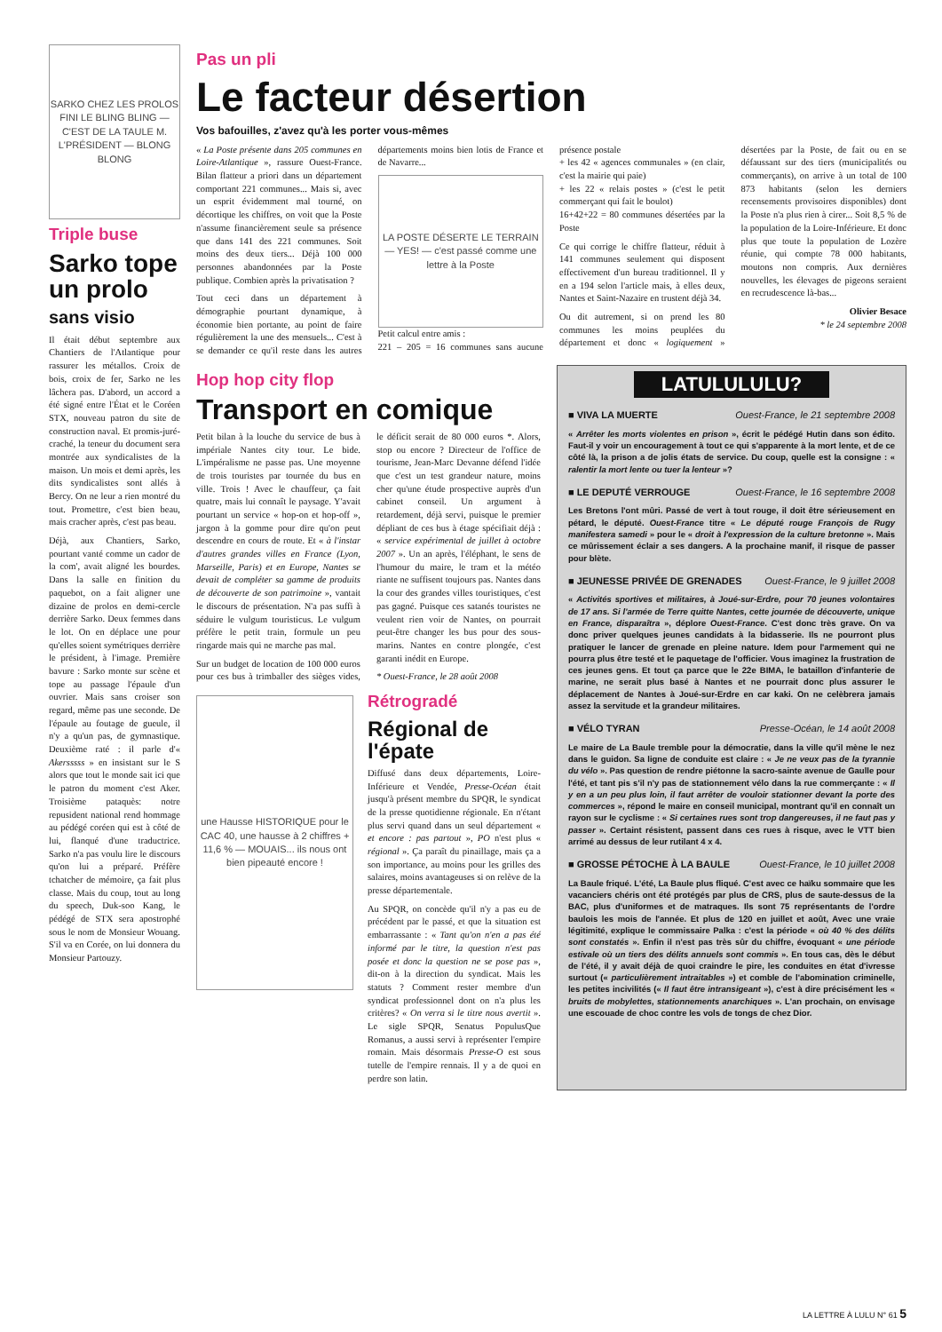SARKO CHEZ LES PROLOS
FINI LE BLING BLING — C'EST DE LA TAULE M. L'PRÉSIDENT — BLONG BLONG
Triple buse
Sarko tope un prolo
sans visio
Il était début septembre aux Chantiers de l'Atlantique pour rassurer les métallos. Croix de bois, croix de fer, Sarko ne les lâchera pas. D'abord, un accord a été signé entre l'État et le Coréen STX, nouveau patron du site de construction naval. Et promis-juré-craché, la teneur du document sera montrée aux syndicalistes de la maison. Un mois et demi après, les dits syndicalistes sont allés à Bercy. On ne leur a rien montré du tout. Promettre, c'est bien beau, mais cracher après, c'est pas beau.
Déjà, aux Chantiers, Sarko, pourtant vanté comme un cador de la com', avait aligné les bourdes. Dans la salle en finition du paquebot, on a fait aligner une dizaine de prolos en demi-cercle derrière Sarko. Deux femmes dans le lot. On en déplace une pour qu'elles soient symétriques derrière le président, à l'image. Première bavure : Sarko monte sur scène et tope au passage l'épaule d'un ouvrier. Mais sans croiser son regard, même pas une seconde. De l'épaule au foutage de gueule, il n'y a qu'un pas, de gymnastique. Deuxième raté : il parle d'« Akersssss » en insistant sur le S alors que tout le monde sait ici que le patron du moment c'est Aker. Troisième pataquès: notre repusident national rend hommage au pédégé coréen qui est à côté de lui, flanqué d'une traductrice. Sarko n'a pas voulu lire le discours qu'on lui a préparé. Préfère tchatcher de mémoire, ça fait plus classe. Mais du coup, tout au long du speech, Duk-soo Kang, le pédégé de STX sera apostrophé sous le nom de Monsieur Wouang. S'il va en Corée, on lui donnera du Monsieur Partouzy.
Pas un pli
Le facteur désertion
Vos bafouilles, z'avez qu'à les porter vous-mêmes
« La Poste présente dans 205 communes en Loire-Atlantique », rassure Ouest-France. Bilan flatteur a priori dans un département comportant 221 communes... Mais si, avec un esprit évidemment mal tourné, on décortique les chiffres, on voit que la Poste n'assume financièrement seule sa présence que dans 141 des 221 communes. Soit moins des deux tiers... Déjà 100 000 personnes abandonnées par la Poste publique. Combien après la privatisation ?
Tout ceci dans un département à démographie pourtant dynamique, à économie bien portante, au point de faire régulièrement la une des mensuels... C'est à se demander ce qu'il reste dans les autres départements moins bien lotis de France et de Navarre...
LA POSTE DÉSERTE LE TERRAIN — YES! — c'est passé comme une lettre à la Poste
Petit calcul entre amis :
221 – 205 = 16 communes sans aucune présence postale
+ les 42 « agences communales » (en clair, c'est la mairie qui paie)
+ les 22 « relais postes » (c'est le petit commerçant qui fait le boulot)
16+42+22 = 80 communes désertées par la Poste
Ce qui corrige le chiffre flatteur, réduit à 141 communes seulement qui disposent effectivement d'un bureau traditionnel. Il y en a 194 selon l'article mais, à elles deux, Nantes et Saint-Nazaire en trustent déjà 34.
Ou dit autrement, si on prend les 80 communes les moins peuplées du département et donc « logiquement » désertées par la Poste, de fait ou en se défaussant sur des tiers (municipalités ou commerçants), on arrive à un total de 100 873 habitants (selon les derniers recensements provisoires disponibles) dont la Poste n'a plus rien à cirer... Soit 8,5 % de la population de la Loire-Inférieure. Et donc plus que toute la population de Lozère réunie, qui compte 78 000 habitants, moutons non compris. Aux dernières nouvelles, les élevages de pigeons seraient en recrudescence là-bas...
Olivier Besace
* le 24 septembre 2008
Hop hop city flop
Transport en comique
Petit bilan à la louche du service de bus à impériale Nantes city tour. Le bide. L'impéralisme ne passe pas. Une moyenne de trois touristes par tournée du bus en ville. Trois ! Avec le chauffeur, ça fait quatre, mais lui connaît le paysage. Y'avait pourtant un service « hop-on et hop-off », jargon à la gomme pour dire qu'on peut descendre en cours de route. Et « à l'instar d'autres grandes villes en France (Lyon, Marseille, Paris) et en Europe, Nantes se devait de compléter sa gamme de produits de découverte de son patrimoine », vantait le discours de présentation. N'a pas suffi à séduire le vulgum touristicus. Le vulgum préfère le petit train, formule un peu ringarde mais qui ne marche pas mal.
Sur un budget de location de 100 000 euros pour ces bus à trimballer des sièges vides, le déficit serait de 80 000 euros *. Alors, stop ou encore ? Directeur de l'office de tourisme, Jean-Marc Devanne défend l'idée que c'est un test grandeur nature, moins cher qu'une étude prospective auprès d'un cabinet conseil. Un argument à retardement, déjà servi, puisque le premier dépliant de ces bus à étage spécifiait déjà : « service expérimental de juillet à octobre 2007 ». Un an après, l'éléphant, le sens de l'humour du maire, le tram et la météo riante ne suffisent toujours pas. Nantes dans la cour des grandes villes touristiques, c'est pas gagné. Puisque ces satanés touristes ne veulent rien voir de Nantes, on pourrait peut-être changer les bus pour des sous-marins. Nantes en contre plongée, c'est garanti inédit en Europe.
* Ouest-France, le 28 août 2008
une Hausse HISTORIQUE pour le CAC 40, une hausse à 2 chiffres + 11,6 % — MOUAIS... ils nous ont bien pipeauté encore !
Rétrogradé
Régional de l'épate
Diffusé dans deux départements, Loire-Inférieure et Vendée, Presse-Océan était jusqu'à présent membre du SPQR, le syndicat de la presse quotidienne régionale. En n'étant plus servi quand dans un seul département « et encore : pas partout », PO n'est plus « régional ». Ça paraît du pinaillage, mais ça a son importance, au moins pour les grilles des salaires, moins avantageuses si on relève de la presse départementale.
Au SPQR, on concède qu'il n'y a pas eu de précédent par le passé, et que la situation est embarrassante : « Tant qu'on n'en a pas été informé par le titre, la question n'est pas posée et donc la question ne se pose pas », dit-on à la direction du syndicat. Mais les statuts ? Comment rester membre d'un syndicat professionnel dont on n'a plus les critères? « On verra si le titre nous avertit ». Le sigle SPQR, Senatus PopulusQue Romanus, a aussi servi à représenter l'empire romain. Mais désormais Presse-O est sous tutelle de l'empire rennais. Il y a de quoi en perdre son latin.
LATULULULU?
■ VIVA LA MUERTE Ouest-France, le 21 septembre 2008
« Arrêter les morts violentes en prison », écrit le pédégé Hutin dans son édito. Faut-il y voir un encouragement à tout ce qui s'apparente à la mort lente, et de ce côté là, la prison a de jolis états de service. Du coup, quelle est la consigne : « ralentir la mort lente ou tuer la lenteur »?
■ LE DEPUTÉ VERROUGE Ouest-France, le 16 septembre 2008
Les Bretons l'ont mûri. Passé de vert à tout rouge, il doit être sérieusement en pétard, le député. Ouest-France titre « Le député rouge François de Rugy manifestera samedi » pour le « droit à l'expression de la culture bretonne ». Mais ce mûrissement éclair a ses dangers. A la prochaine manif, il risque de passer pour blète.
■ JEUNESSE PRIVÉE DE GRENADES Ouest-France, le 9 juillet 2008
« Activités sportives et militaires, à Joué-sur-Erdre, pour 70 jeunes volontaires de 17 ans. Si l'armée de Terre quitte Nantes, cette journée de découverte, unique en France, disparaîtra », déplore Ouest-France. C'est donc très grave. On va donc priver quelques jeunes candidats à la bidasserie. Ils ne pourront plus pratiquer le lancer de grenade en pleine nature. Idem pour l'armement qui ne pourra plus être testé et le paquetage de l'officier. Vous imaginez la frustration de ces jeunes gens. Et tout ça parce que le 22e BIMA, le bataillon d'infanterie de marine, ne serait plus basé à Nantes et ne pourrait donc plus assurer le déplacement de Nantes à Joué-sur-Erdre en car kaki. On ne celèbrera jamais assez la servitude et la grandeur militaires.
■ VÉLO TYRAN Presse-Océan, le 14 août 2008
Le maire de La Baule tremble pour la démocratie, dans la ville qu'il mène le nez dans le guidon. Sa ligne de conduite est claire : « Je ne veux pas de la tyrannie du vélo ». Pas question de rendre piétonne la sacro-sainte avenue de Gaulle pour l'été, et tant pis s'il n'y pas de stationnement vélo dans la rue commerçante : « Il y en a un peu plus loin, il faut arrêter de vouloir stationner devant la porte des commerces », répond le maire en conseil municipal, montrant qu'il en connaît un rayon sur le cyclisme : « Si certaines rues sont trop dangereuses, il ne faut pas y passer ». Certaint résistent, passent dans ces rues à risque, avec le VTT bien arrimé au dessus de leur rutilant 4 x 4.
■ GROSSE PÉTOCHE À LA BAULE Ouest-France, le 10 juillet 2008
La Baule friqué. L'été, La Baule plus fliqué. C'est avec ce haïku sommaire que les vacanciers chéris ont été protégés par plus de CRS, plus de saute-dessus de la BAC, plus d'uniformes et de matraques. Ils sont 75 représentants de l'ordre baulois les mois de l'année. Et plus de 120 en juillet et août, Avec une vraie légitimité, explique le commissaire Palka : c'est la période « où 40 % des délits sont constatés ». Enfin il n'est pas très sûr du chiffre, évoquant « une période estivale où un tiers des délits annuels sont commis ». En tous cas, dès le début de l'été, il y avait déjà de quoi craindre le pire, les conduites en état d'ivresse surtout (« particulièrement intraitables ») et comble de l'abomination criminelle, les petites incivilités (« Il faut être intransigeant »), c'est à dire précisément les « bruits de mobylettes, stationnements anarchiques ». L'an prochain, on envisage une escouade de choc contre les vols de tongs de chez Dior.
LA LETTRE À LULU N° 61 5